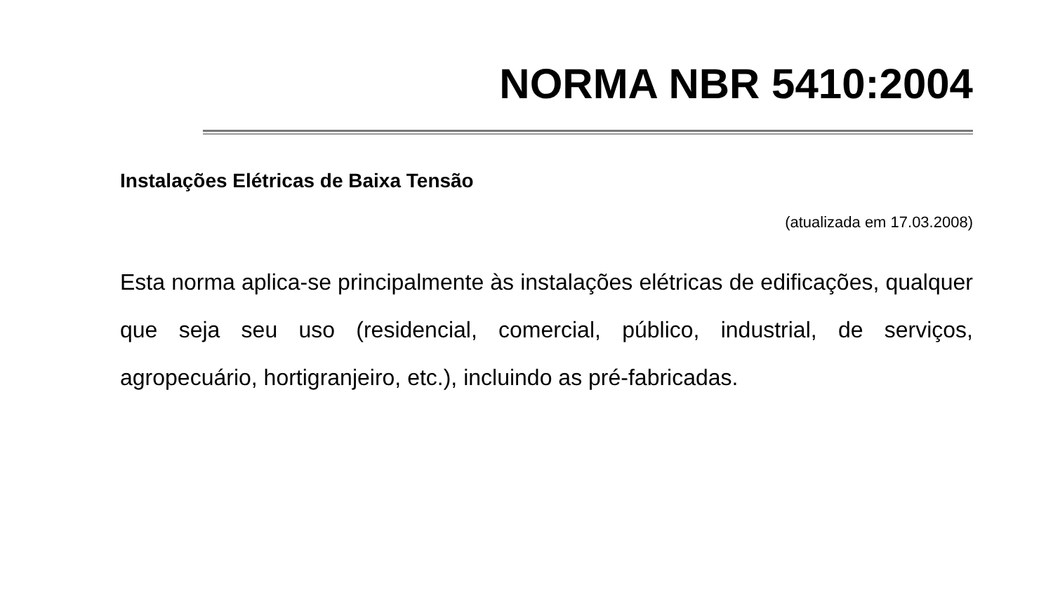NORMA NBR 5410:2004
Instalações Elétricas de Baixa Tensão
(atualizada em 17.03.2008)
Esta norma aplica-se principalmente às instalações elétricas de edificações, qualquer que seja seu uso (residencial, comercial, público, industrial, de serviços, agropecuário, hortigranjeiro, etc.), incluindo as pré-fabricadas.